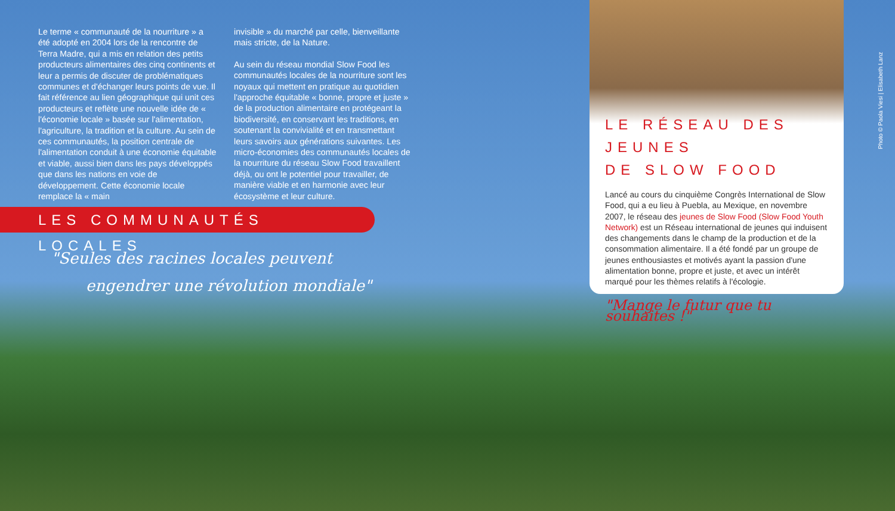Le terme « communauté de la nourriture » a été adopté en 2004 lors de la rencontre de Terra Madre, qui a mis en relation des petits producteurs alimentaires des cinq continents et leur a permis de discuter de problématiques communes et d'échanger leurs points de vue. Il fait référence au lien géographique qui unit ces producteurs et reflète une nouvelle idée de « l'économie locale » basée sur l'alimentation, l'agriculture, la tradition et la culture. Au sein de ces communautés, la position centrale de l'alimentation conduit à une économie équitable et viable, aussi bien dans les pays développés que dans les nations en voie de développement. Cette économie locale remplace la « main
invisible » du marché par celle, bienveillante mais stricte, de la Nature.
Au sein du réseau mondial Slow Food les communautés locales de la nourriture sont les noyaux qui mettent en pratique au quotidien l'approche équitable « bonne, propre et juste » de la production alimentaire en protégeant la biodiversité, en conservant les traditions, en soutenant la convivialité et en transmettant leurs savoirs aux générations suivantes. Les micro-économies des communautés locales de la nourriture du réseau Slow Food travaillent déjà, ou ont le potentiel pour travailler, de manière viable et en harmonie avec leur écosystème et leur culture.
LES COMMUNAUTÉS LOCALES
"Seules des racines locales peuvent
engendrer une révolution mondiale"
LE RÉSEAU DES JEUNES
DE SLOW FOOD
Lancé au cours du cinquième Congrès International de Slow Food, qui a eu lieu à Puebla, au Mexique, en novembre 2007, le réseau des jeunes de Slow Food (Slow Food Youth Network) est un Réseau international de jeunes qui induisent des changements dans le champ de la production et de la consommation alimentaire. Il a été fondé par un groupe de jeunes enthousiastes et motivés ayant la passion d'une alimentation bonne, propre et juste, et avec un intérêt marqué pour les thèmes relatifs à l'écologie.
"Mange le futur que tu souhaites !"
Photo © Paola Viesi | Elisabeth Lanz